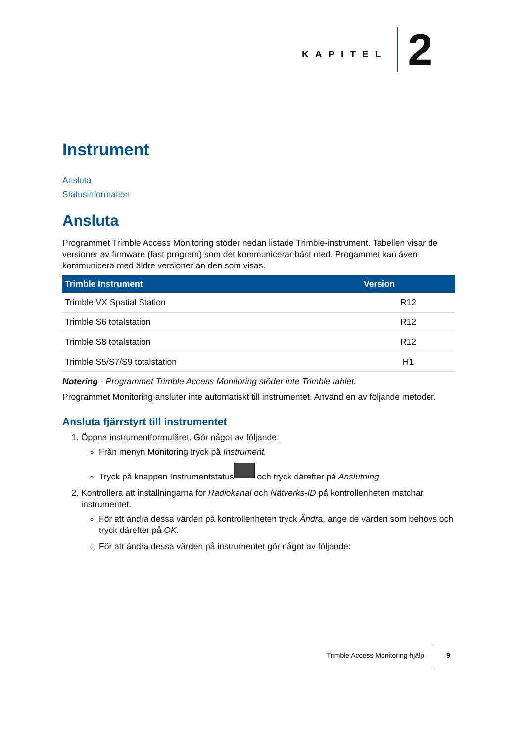KAPITEL 2
Instrument
Ansluta
Statusinformation
Ansluta
Programmet Trimble Access Monitoring stöder nedan listade Trimble-instrument. Tabellen visar de versioner av firmware (fast program) som det kommunicerar bäst med. Progammet kan även kommunicera med äldre versioner än den som visas.
| Trimble Instrument | Version |
| --- | --- |
| Trimble VX Spatial Station | R12 |
| Trimble S6 totalstation | R12 |
| Trimble S8 totalstation | R12 |
| Trimble S5/S7/S9 totalstation | H1 |
Notering - Programmet Trimble Access Monitoring stöder inte Trimble tablet.
Programmet Monitoring ansluter inte automatiskt till instrumentet. Använd en av följande metoder.
Ansluta fjärrstyrt till instrumentet
1. Öppna instrumentformuläret. Gör något av följande:
Från menyn Monitoring tryck på Instrument.
Tryck på knappen Instrumentstatus och tryck därefter på Anslutning.
2. Kontrollera att inställningarna för Radiokanal och Nätverks-ID på kontrollenheten matchar instrumentet.
För att ändra dessa värden på kontrollenheten tryck Ändra, ange de värden som behövs och tryck därefter på OK.
För att ändra dessa värden på instrumentet gör något av följande:
Trimble Access Monitoring hjälp 9